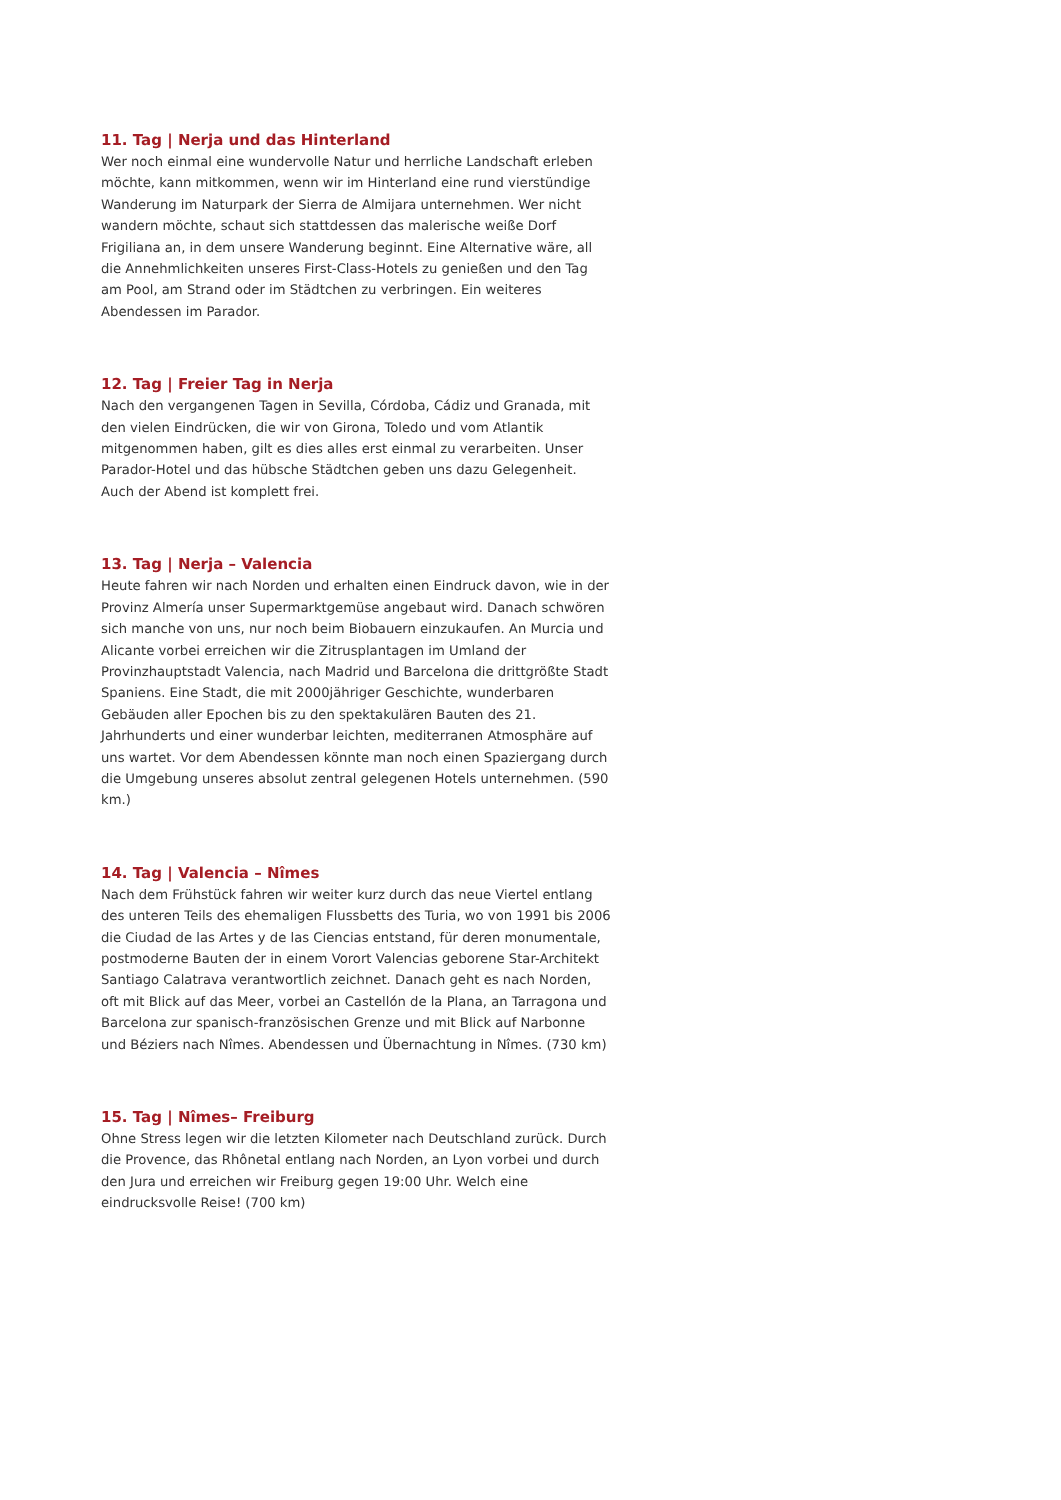11. Tag | Nerja und das Hinterland
Wer noch einmal eine wundervolle Natur und herrliche Landschaft erleben möchte, kann mitkommen, wenn wir im Hinterland eine rund vierstündige Wanderung im Naturpark der Sierra de Almijara unternehmen. Wer nicht wandern möchte, schaut sich stattdessen das malerische weiße Dorf Frigiliana an, in dem unsere Wanderung beginnt. Eine Alternative wäre, all die Annehmlichkeiten unseres First-Class-Hotels zu genießen und den Tag am Pool, am Strand oder im Städtchen zu verbringen. Ein weiteres Abendessen im Parador.
12. Tag | Freier Tag in Nerja
Nach den vergangenen Tagen in Sevilla, Córdoba, Cádiz und Granada, mit den vielen Eindrücken, die wir von Girona, Toledo und vom Atlantik mitgenommen haben, gilt es dies alles erst einmal zu verarbeiten. Unser Parador-Hotel und das hübsche Städtchen geben uns dazu Gelegenheit. Auch der Abend ist komplett frei.
13. Tag | Nerja – Valencia
Heute fahren wir nach Norden und erhalten einen Eindruck davon, wie in der Provinz Almería unser Supermarktgemüse angebaut wird. Danach schwören sich manche von uns, nur noch beim Biobauern einzukaufen. An Murcia und Alicante vorbei erreichen wir die Zitrusplantagen im Umland der Provinzhauptstadt Valencia, nach Madrid und Barcelona die drittgrößte Stadt Spaniens. Eine Stadt, die mit 2000jähriger Geschichte, wunderbaren Gebäuden aller Epochen bis zu den spektakulären Bauten des 21. Jahrhunderts und einer wunderbar leichten, mediterranen Atmosphäre auf uns wartet. Vor dem Abendessen könnte man noch einen Spaziergang durch die Umgebung unseres absolut zentral gelegenen Hotels unternehmen. (590 km.)
14. Tag | Valencia – Nîmes
Nach dem Frühstück fahren wir weiter kurz durch das neue Viertel entlang des unteren Teils des ehemaligen Flussbetts des Turia, wo von 1991 bis 2006 die Ciudad de las Artes y de las Ciencias entstand, für deren monumentale, postmoderne Bauten der in einem Vorort Valencias geborene Star-Architekt Santiago Calatrava verantwortlich zeichnet. Danach geht es nach Norden, oft mit Blick auf das Meer, vorbei an Castellón de la Plana, an Tarragona und Barcelona zur spanisch-französischen Grenze und mit Blick auf Narbonne und Béziers nach Nîmes. Abendessen und Übernachtung in Nîmes. (730 km)
15. Tag | Nîmes– Freiburg
Ohne Stress legen wir die letzten Kilometer nach Deutschland zurück. Durch die Provence, das Rhônetal entlang nach Norden, an Lyon vorbei und durch den Jura und erreichen wir Freiburg gegen 19:00 Uhr. Welch eine eindrucksvolle Reise! (700 km)